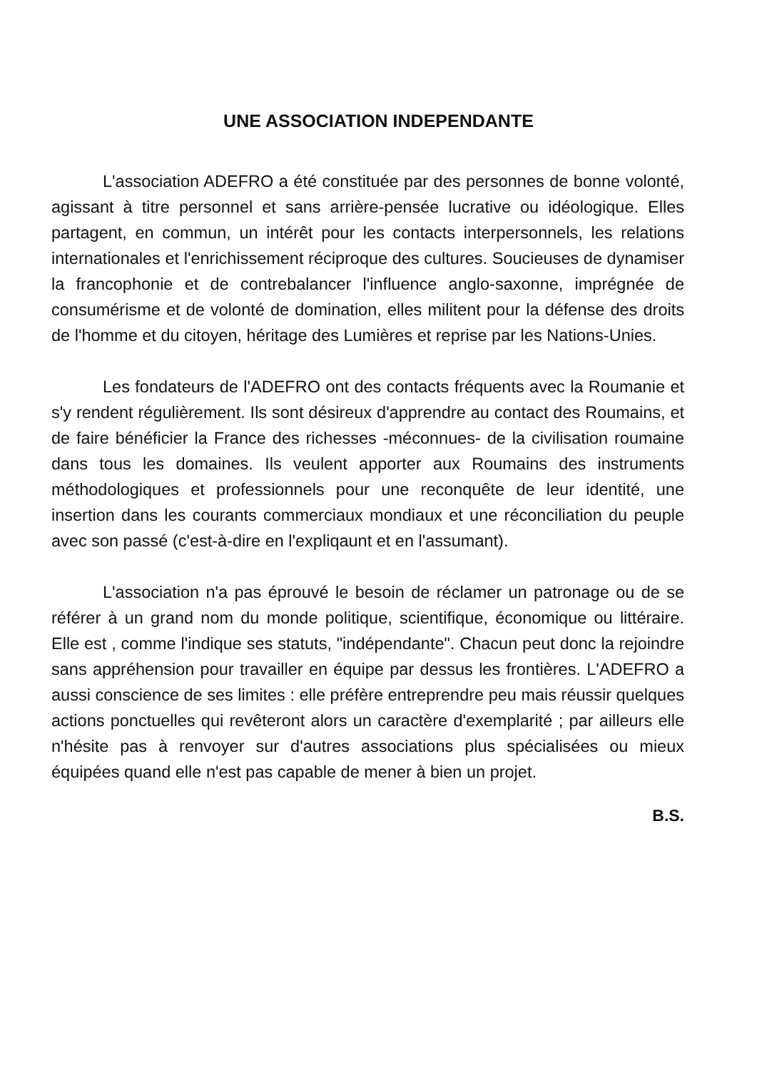UNE ASSOCIATION INDEPENDANTE
L'association ADEFRO a été constituée par des personnes de bonne volonté, agissant à titre personnel et sans arrière-pensée lucrative ou idéologique. Elles partagent, en commun, un intérêt pour les contacts interpersonnels, les relations internationales et l'enrichissement réciproque des cultures. Soucieuses de dynamiser la francophonie et de contrebalancer l'influence anglo-saxonne, imprégnée de consumérisme et de volonté de domination, elles militent pour la défense des droits de l'homme et du citoyen, héritage des Lumières et reprise par les Nations-Unies.
Les fondateurs de l'ADEFRO ont des contacts fréquents avec la Roumanie et s'y rendent régulièrement. Ils sont désireux d'apprendre au contact des Roumains, et de faire bénéficier la France des richesses -méconnues- de la civilisation roumaine dans tous les domaines. Ils veulent apporter aux Roumains des instruments méthodologiques et professionnels pour une reconquête de leur identité, une insertion dans les courants commerciaux mondiaux et une réconciliation du peuple avec son passé (c'est-à-dire en l'expliqaunt et en l'assumant).
L'association n'a pas éprouvé le besoin de réclamer un patronage ou de se référer à un grand nom du monde politique, scientifique, économique ou littéraire. Elle est , comme l'indique ses statuts, "indépendante". Chacun peut donc la rejoindre sans appréhension pour travailler en équipe par dessus les frontières. L'ADEFRO a aussi conscience de ses limites : elle préfère entreprendre peu mais réussir quelques actions ponctuelles qui revêteront alors un caractère d'exemplarité ; par ailleurs elle n'hésite pas à renvoyer sur d'autres associations plus spécialisées ou mieux équipées quand elle n'est pas capable de mener à bien un projet.
B.S.